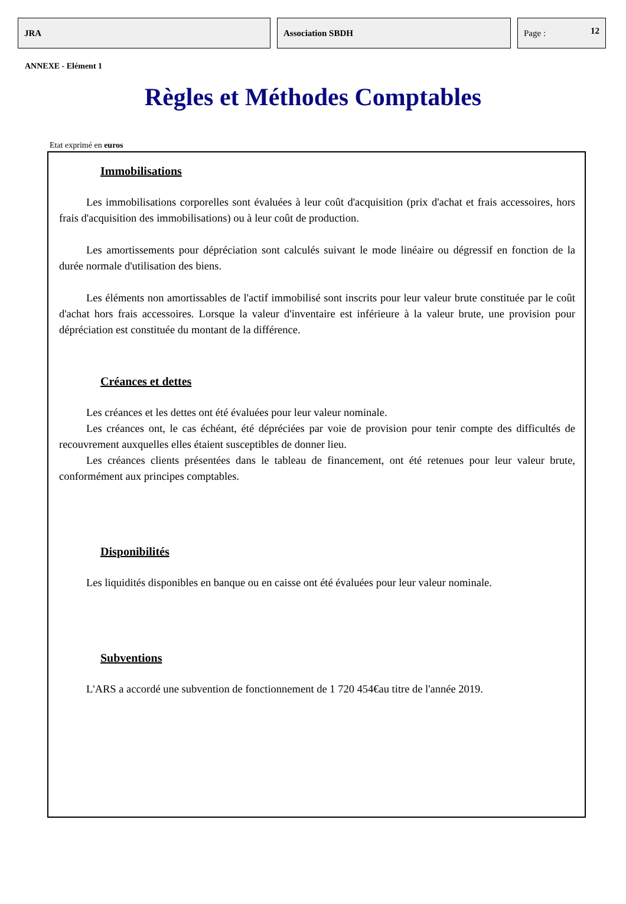JRA Association SBDH Page : 12
ANNEXE - Elément 1
Règles et Méthodes Comptables
Etat exprimé en euros
Immobilisations
Les immobilisations corporelles sont évaluées à leur coût d'acquisition (prix d'achat et frais accessoires, hors frais d'acquisition des immobilisations) ou à leur coût de production.
Les amortissements pour dépréciation sont calculés suivant le mode linéaire ou dégressif en fonction de la durée normale d'utilisation des biens.
Les éléments non amortissables de l'actif immobilisé sont inscrits pour leur valeur brute constituée par le coût d'achat hors frais accessoires. Lorsque la valeur d'inventaire est inférieure à la valeur brute, une provision pour dépréciation est constituée du montant de la différence.
Créances et dettes
Les créances et les dettes ont été évaluées pour leur valeur nominale.
Les créances ont, le cas échéant, été dépréciées par voie de provision pour tenir compte des difficultés de recouvrement auxquelles elles étaient susceptibles de donner lieu.
Les créances clients présentées dans le tableau de financement, ont été retenues pour leur valeur brute, conformément aux principes comptables.
Disponibilités
Les liquidités disponibles en banque ou en caisse ont été évaluées pour leur valeur nominale.
Subventions
L'ARS a accordé une subvention de fonctionnement de 1 720 454€au titre de l'année 2019.